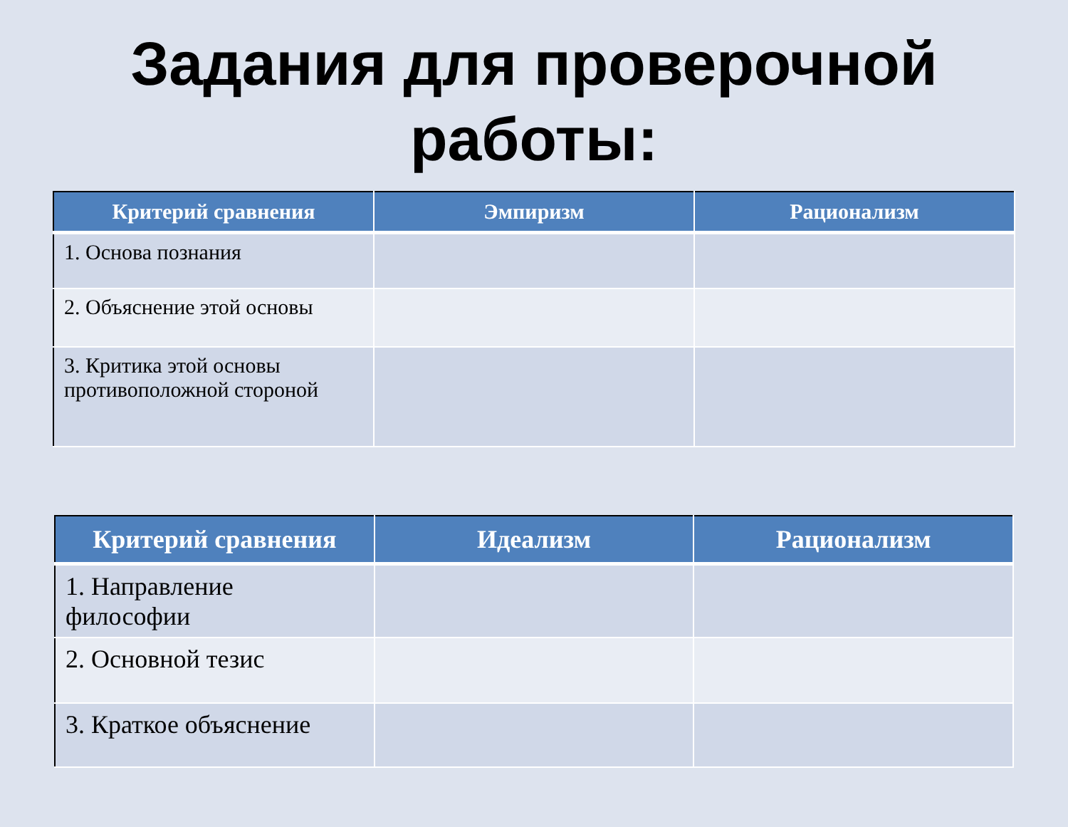Задания для проверочной
работы:
| Критерий сравнения | Эмпиризм | Рационализм |
| --- | --- | --- |
| 1. Основа познания | | |
| 2. Объяснение этой основы | | |
| 3. Критика этой основы противоположной стороной | | |
| Критерий сравнения | Идеализм | Рационализм |
| --- | --- | --- |
| 1. Направление философии | | |
| 2. Основной тезис | | |
| 3. Краткое объяснение | | |